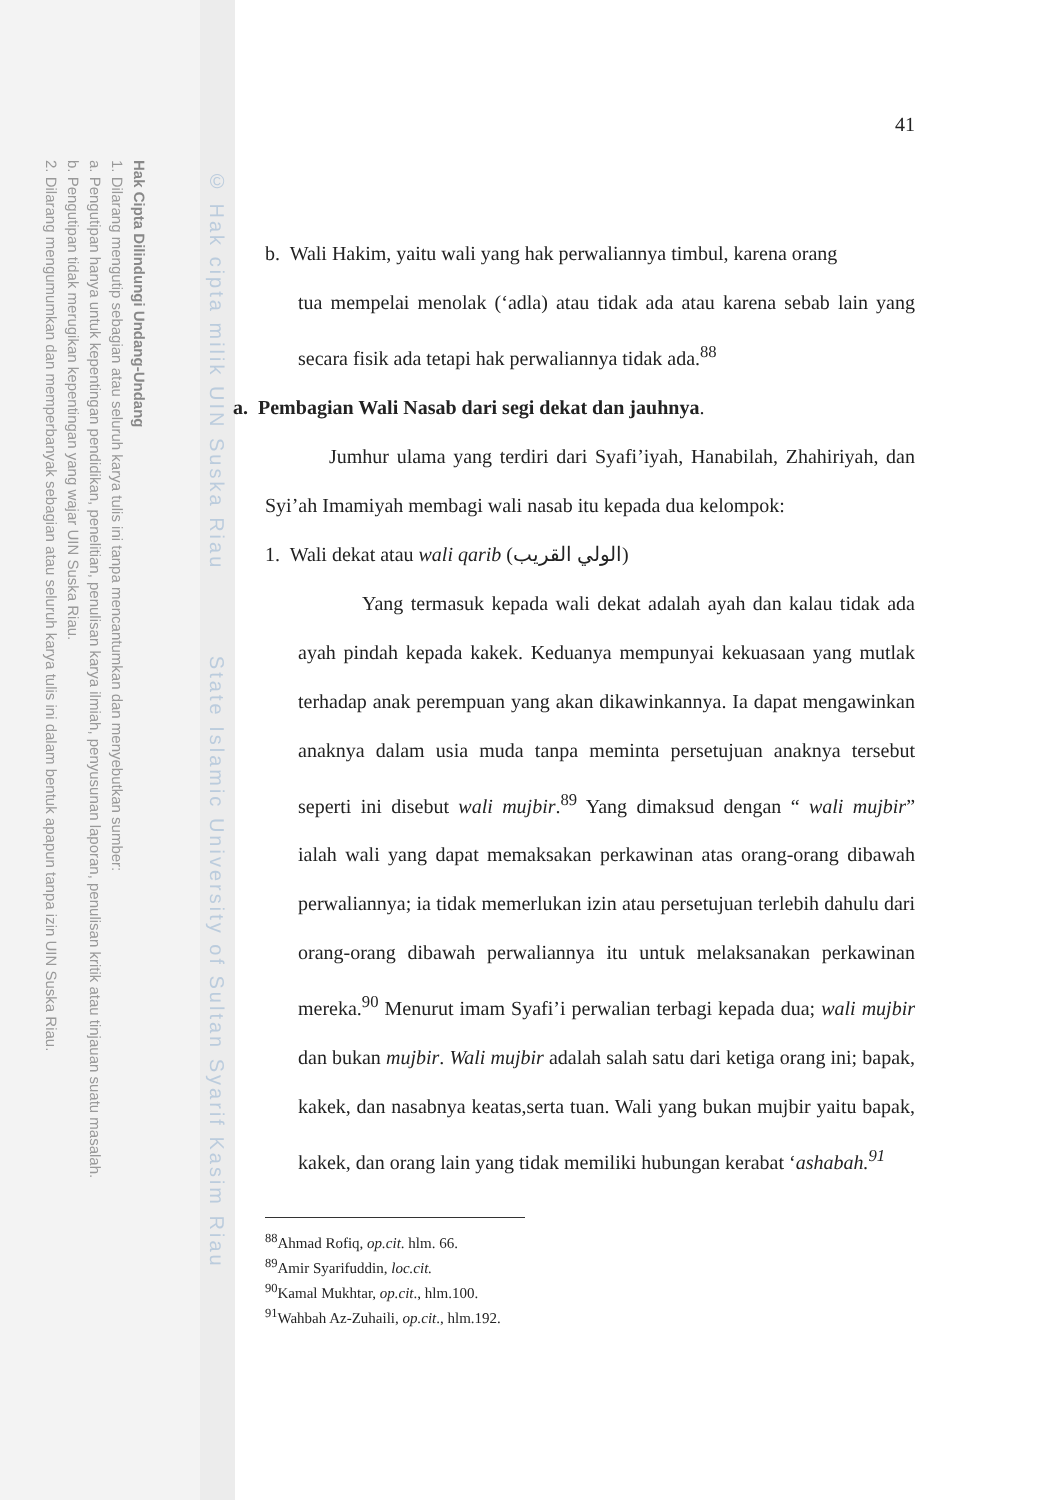Hak Cipta Dilindungi Undang-Undang
1. Dilarang mengutip sebagian atau seluruh karya tulis ini tanpa mencantumkan dan menyebutkan sumber:
a. Pengutipan hanya untuk kepentingan pendidikan, penelitian, penulisan karya ilmiah, penyusunan laporan, penulisan kritik atau tinjauan suatu masalah.
b. Pengutipan tidak merugikan kepentingan yang wajar UIN Suska Riau.
2. Dilarang mengumumkan dan memperbanyak sebagian atau seluruh karya tulis ini dalam bentuk apapun tanpa izin UIN Suska Riau.
© Hak cipta milik UIN Suska Riau State Islamic University of Sultan Syarif Kasim Riau
41
b. Wali Hakim, yaitu wali yang hak perwaliannya timbul, karena orang
tua mempelai menolak (‘adla) atau tidak ada atau karena sebab lain yang secara fisik ada tetapi hak perwaliannya tidak ada.<sup>88</sup>
a. Pembagian Wali Nasab dari segi dekat dan jauhnya.
Jumhur ulama yang terdiri dari Syafi’iyah, Hanabilah, Zhahiriyah, dan Syi’ah Imamiyah membagi wali nasab itu kepada dua kelompok:
1. Wali dekat atau wali qarib (الولي القريب)
Yang termasuk kepada wali dekat adalah ayah dan kalau tidak ada ayah pindah kepada kakek. Keduanya mempunyai kekuasaan yang mutlak terhadap anak perempuan yang akan dikawinkannya. Ia dapat mengawinkan anaknya dalam usia muda tanpa meminta persetujuan anaknya tersebut seperti ini disebut wali mujbir.<sup>89</sup> Yang dimaksud dengan “ wali mujbir” ialah wali yang dapat memaksakan perkawinan atas orang-orang dibawah perwaliannya; ia tidak memerlukan izin atau persetujuan terlebih dahulu dari orang-orang dibawah perwaliannya itu untuk melaksanakan perkawinan mereka.<sup>90</sup> Menurut imam Syafi’i perwalian terbagi kepada dua; wali mujbir dan bukan mujbir. Wali mujbir adalah salah satu dari ketiga orang ini; bapak, kakek, dan nasabnya keatas,serta tuan. Wali yang bukan mujbir yaitu bapak, kakek, dan orang lain yang tidak memiliki hubungan kerabat ‘ashabah.<sup>91</sup>
<sup>88</sup> Ahmad Rofiq, op.cit. hlm. 66.
<sup>89</sup> Amir Syarifuddin, loc.cit.
<sup>90</sup> Kamal Mukhtar, op.cit., hlm.100.
<sup>91</sup> Wahbah Az-Zuhaili, op.cit., hlm.192.